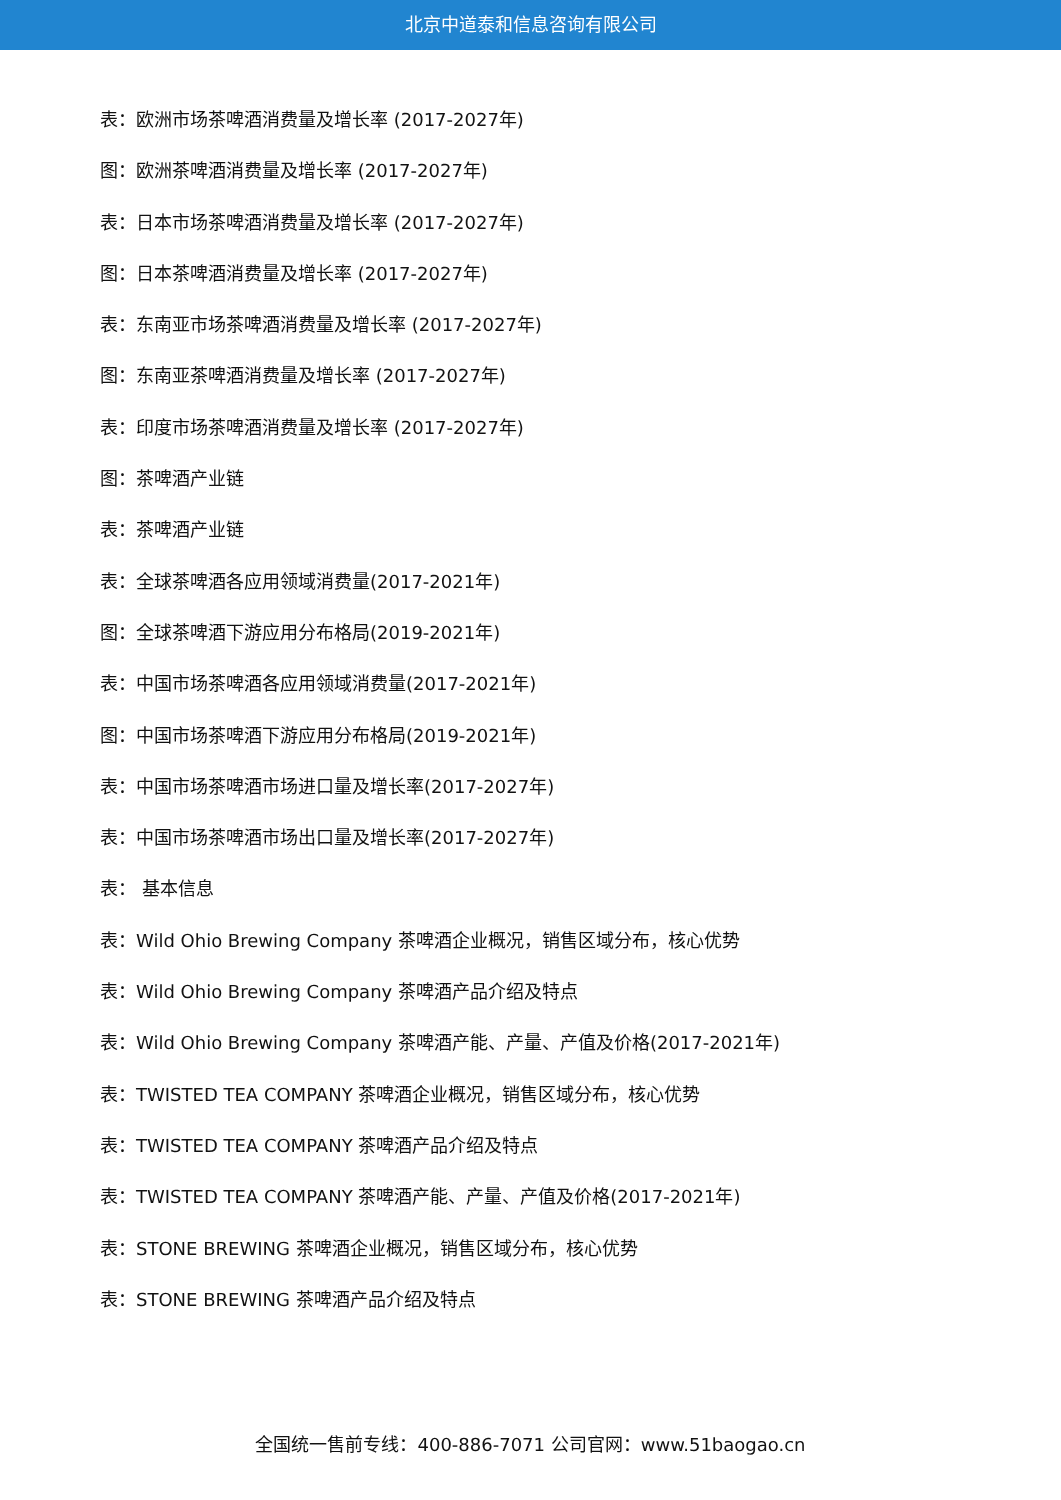北京中道泰和信息咨询有限公司
表：欧洲市场茶啤酒消费量及增长率 (2017-2027年)
图：欧洲茶啤酒消费量及增长率 (2017-2027年)
表：日本市场茶啤酒消费量及增长率 (2017-2027年)
图：日本茶啤酒消费量及增长率 (2017-2027年)
表：东南亚市场茶啤酒消费量及增长率 (2017-2027年)
图：东南亚茶啤酒消费量及增长率 (2017-2027年)
表：印度市场茶啤酒消费量及增长率 (2017-2027年)
图：茶啤酒产业链
表：茶啤酒产业链
表：全球茶啤酒各应用领域消费量(2017-2021年)
图：全球茶啤酒下游应用分布格局(2019-2021年)
表：中国市场茶啤酒各应用领域消费量(2017-2021年)
图：中国市场茶啤酒下游应用分布格局(2019-2021年)
表：中国市场茶啤酒市场进口量及增长率(2017-2027年)
表：中国市场茶啤酒市场出口量及增长率(2017-2027年)
表： 基本信息
表：Wild Ohio Brewing Company 茶啤酒企业概况，销售区域分布，核心优势
表：Wild Ohio Brewing Company 茶啤酒产品介绍及特点
表：Wild Ohio Brewing Company 茶啤酒产能、产量、产值及价格(2017-2021年)
表：TWISTED TEA COMPANY 茶啤酒企业概况，销售区域分布，核心优势
表：TWISTED TEA COMPANY 茶啤酒产品介绍及特点
表：TWISTED TEA COMPANY 茶啤酒产能、产量、产值及价格(2017-2021年)
表：STONE BREWING 茶啤酒企业概况，销售区域分布，核心优势
表：STONE BREWING 茶啤酒产品介绍及特点
全国统一售前专线：400-886-7071 公司官网：www.51baogao.cn